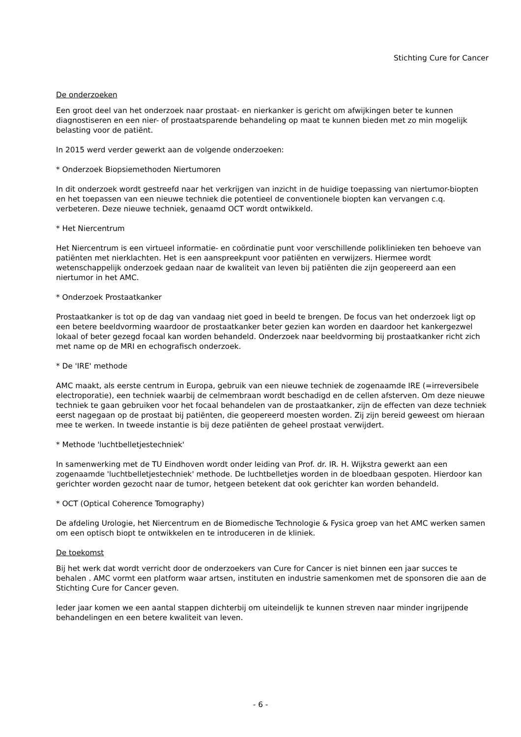Stichting Cure for Cancer
De onderzoeken
Een groot deel van het onderzoek naar prostaat- en nierkanker is gericht om afwijkingen beter te kunnen diagnostiseren en een nier- of prostaatsparende behandeling op maat te kunnen bieden met zo min mogelijk belasting voor de patiënt.
In 2015 werd verder gewerkt aan de volgende onderzoeken:
* Onderzoek Biopsiemethoden Niertumoren
In dit onderzoek wordt gestreefd naar het verkrijgen van inzicht in de huidige toepassing van niertumor-biopten en het toepassen van een nieuwe techniek die potentieel de conventionele biopten kan vervangen c.q. verbeteren. Deze nieuwe techniek, genaamd OCT wordt ontwikkeld.
* Het Niercentrum
Het Niercentrum is een virtueel informatie- en coördinatie punt voor verschillende poliklinieken ten behoeve van patiënten met nierklachten. Het is een aanspreekpunt voor patiënten en verwijzers. Hiermee wordt wetenschappelijk onderzoek gedaan naar de kwaliteit van leven bij patiënten die zijn geopereerd aan een niertumor in het AMC.
* Onderzoek Prostaatkanker
Prostaatkanker is tot op de dag van vandaag niet goed in beeld te brengen. De focus van het onderzoek ligt op een betere beeldvorming waardoor de prostaatkanker beter gezien kan worden en daardoor het kankergezwel lokaal of beter gezegd focaal kan worden behandeld. Onderzoek naar beeldvorming bij prostaatkanker richt zich met name op de MRI en echografisch onderzoek.
* De 'IRE' methode
AMC maakt, als eerste centrum in Europa, gebruik van een nieuwe techniek de zogenaamde IRE (=irreversibele electroporatie), een techniek waarbij de celmembraan wordt beschadigd en de cellen afsterven. Om deze nieuwe techniek te gaan gebruiken voor het focaal behandelen van de prostaatkanker, zijn de effecten van deze techniek eerst nagegaan op de prostaat bij patiënten, die geopereerd moesten worden. Zij zijn bereid geweest om hieraan mee te werken. In tweede instantie is bij deze patiënten de geheel prostaat verwijdert.
* Methode 'luchtbelletjestechniek'
In samenwerking met de TU Eindhoven wordt onder leiding van Prof. dr. IR. H. Wijkstra gewerkt aan een zogenaamde 'luchtbelletjestechniek' methode. De luchtbelletjes worden in de bloedbaan gespoten. Hierdoor kan gerichter worden gezocht naar de tumor, hetgeen betekent dat ook gerichter kan worden behandeld.
* OCT (Optical Coherence Tomography)
De afdeling Urologie, het Niercentrum en de Biomedische Technologie & Fysica groep van het AMC werken samen om een optisch biopt te ontwikkelen en te introduceren in de kliniek.
De toekomst
Bij het werk dat wordt verricht door de onderzoekers van Cure for Cancer is niet binnen een jaar succes te behalen . AMC vormt een platform waar artsen, instituten en industrie samenkomen met de sponsoren die aan de Stichting Cure for Cancer geven.
Ieder jaar komen we een aantal stappen dichterbij om uiteindelijk te kunnen streven naar minder ingrijpende behandelingen en een betere kwaliteit van leven.
- 6 -